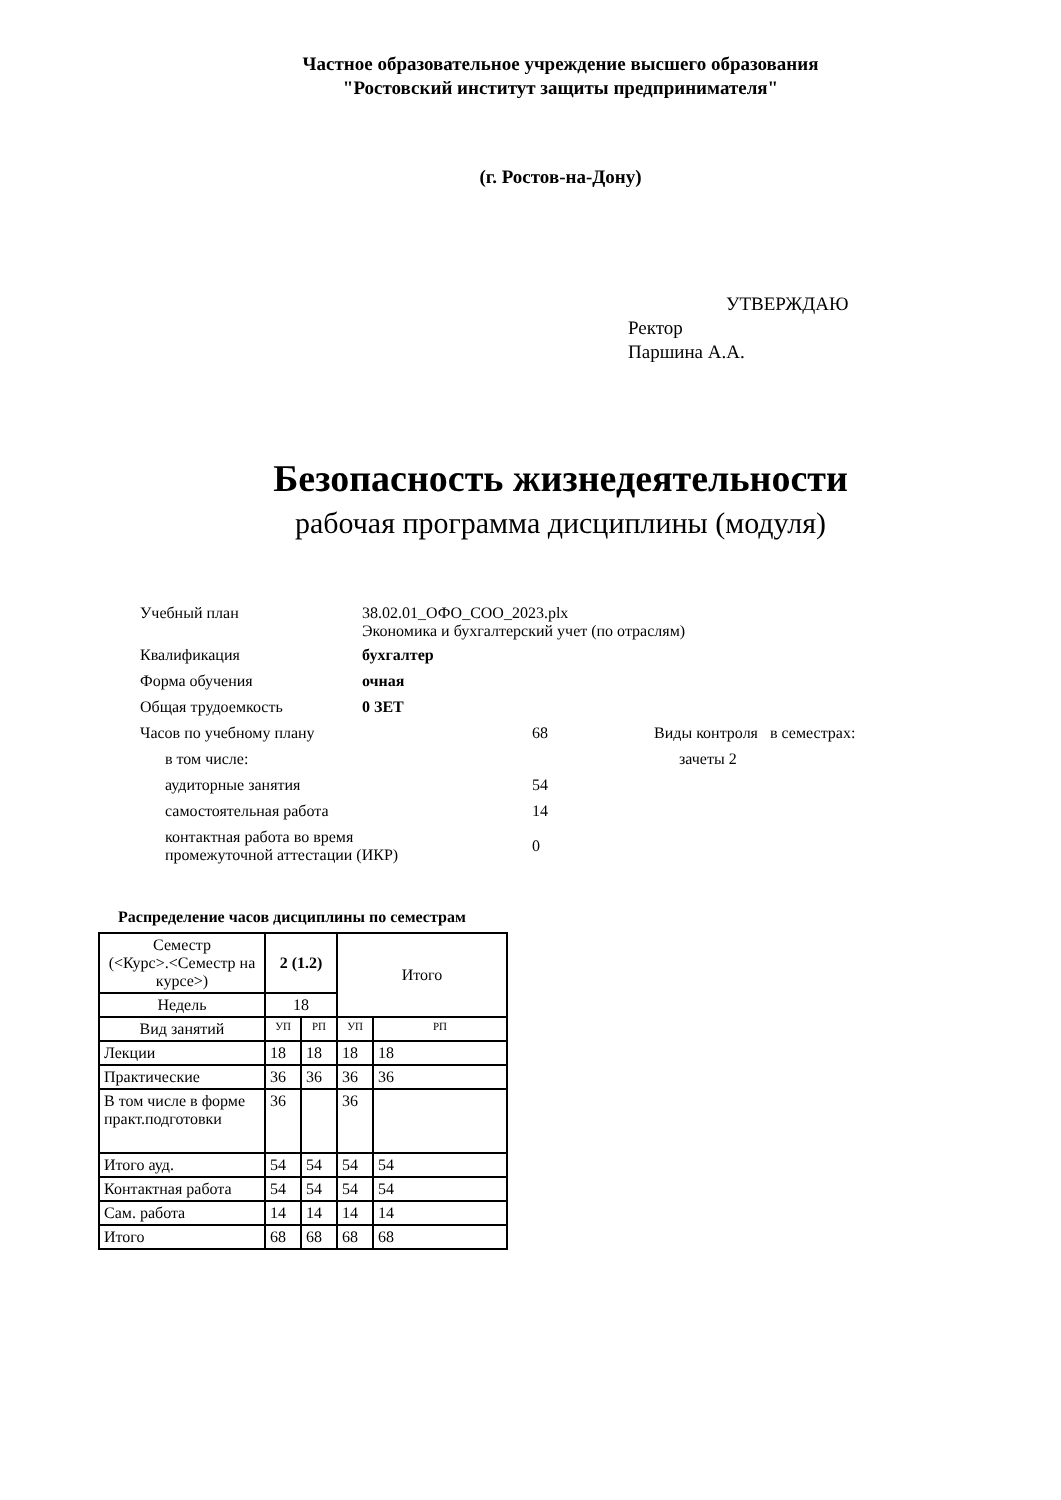Частное образовательное учреждение высшего образования
"Ростовский институт защиты предпринимателя"
(г. Ростов-на-Дону)
УТВЕРЖДАЮ
Ректор
Паршина А.А.
Безопасность жизнедеятельности
рабочая программа дисциплины (модуля)
| Учебный план | 38.02.01_ОФО_СОО_2023.plx Экономика и бухгалтерский учет (по отраслям) | | |
| Квалификация | бухгалтер | | |
| Форма обучения | очная | | |
| Общая трудоемкость | 0 ЗЕТ | | |
| Часов по учебному плану | | 68 | Виды контроля в семестрах: |
| в том числе: | | | зачеты 2 |
| аудиторные занятия | | 54 | |
| самостоятельная работа | | 14 | |
| контактная работа во время промежуточной аттестации (ИКР) | | 0 | |
Распределение часов дисциплины по семестрам
| Семестр (<Курс>.<Семестр на курсе>) | 2 (1.2) | | Итого | |
| Недель | 18 | | | |
| Вид занятий | УП | РП | УП | РП |
| Лекции | 18 | 18 | 18 | 18 |
| Практические | 36 | 36 | 36 | 36 |
| В том числе в форме практ.подготовки | 36 | | 36 | |
| Итого ауд. | 54 | 54 | 54 | 54 |
| Контактная работа | 54 | 54 | 54 | 54 |
| Сам. работа | 14 | 14 | 14 | 14 |
| Итого | 68 | 68 | 68 | 68 |